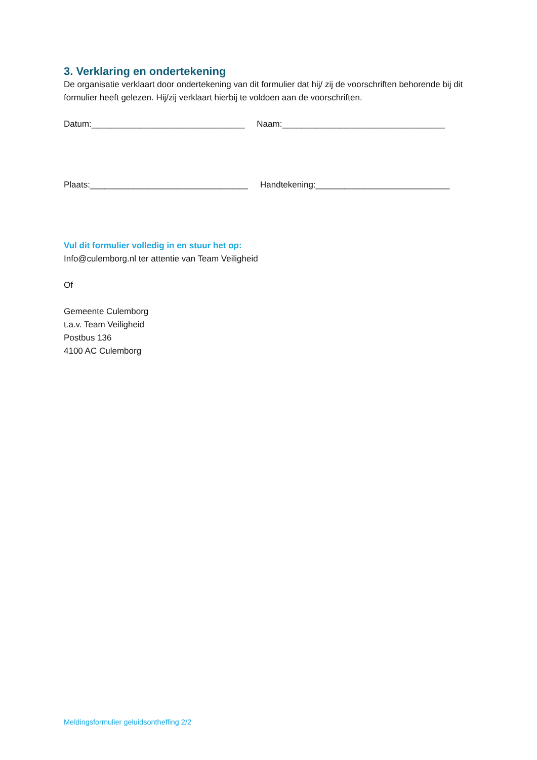3. Verklaring en ondertekening
De organisatie verklaart door ondertekening van dit formulier dat hij/ zij de voorschriften behorende bij dit formulier heeft gelezen. Hij/zij verklaart hierbij te voldoen aan de voorschriften.
Datum:________________________________ Naam:__________________________________
Plaats:_________________________________ Handtekening:____________________________
Vul dit formulier volledig in en stuur het op:
Info@culemborg.nl ter attentie van Team Veiligheid
Of
Gemeente Culemborg
t.a.v. Team Veiligheid
Postbus 136
4100 AC Culemborg
Meldingsformulier geluidsontheffing 2/2